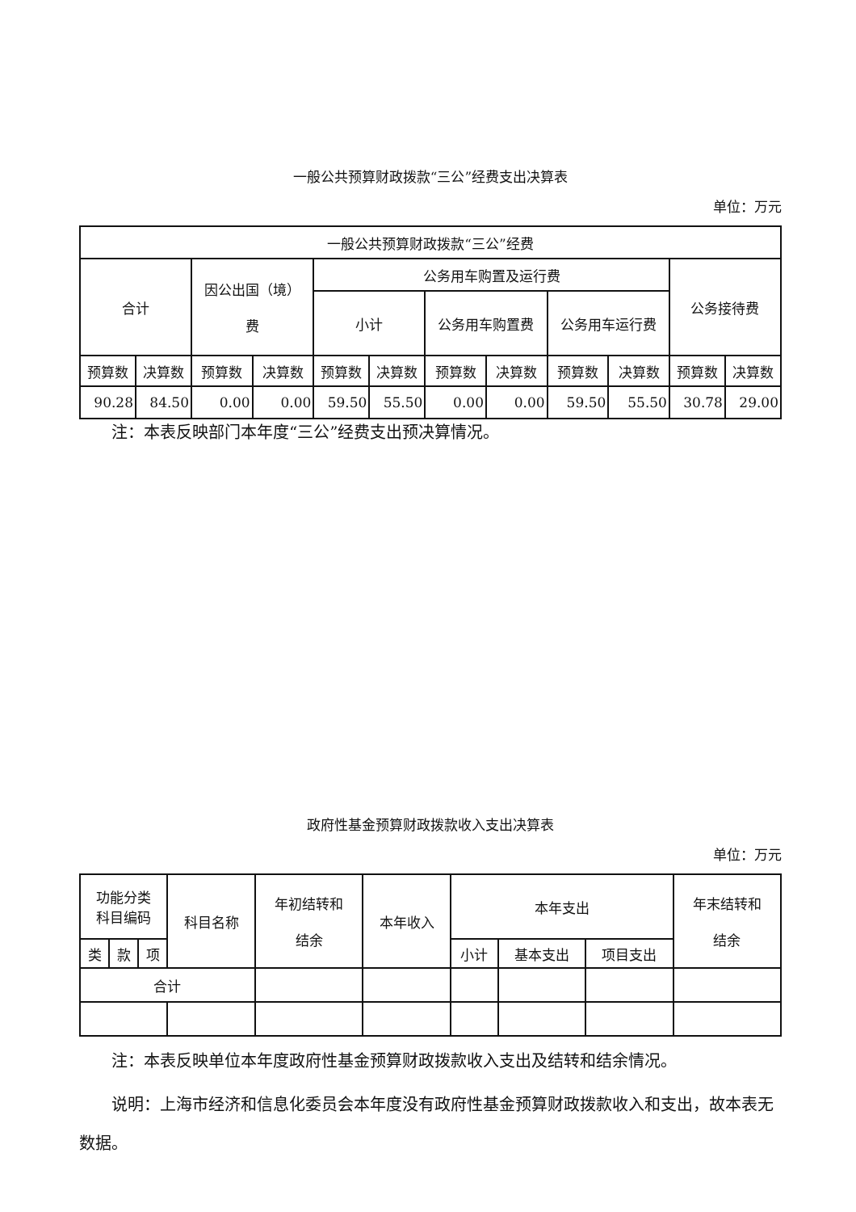一般公共预算财政拨款“三公”经费支出决算表
单位：万元
| 一般公共预算财政拨款“三公”经费 | | | | | | | | | | | |
| --- | --- | --- | --- | --- | --- | --- | --- | --- | --- | --- | --- |
| 合计 | | 因公出国（境） 费 | | 公务用车购置及运行费 | | | | | | 公务接待费 | |
| | | | | 小计 | | 公务用车购置费 | | 公务用车运行费 | | | |
| 预算数 | 决算数 | 预算数 | 决算数 | 预算数 | 决算数 | 预算数 | 决算数 | 预算数 | 决算数 | 预算数 | 决算数 |
| 90.28 | 84.50 | 0.00 | 0.00 | 59.50 | 55.50 | 0.00 | 0.00 | 59.50 | 55.50 | 30.78 | 29.00 |
注：本表反映部门本年度“三公”经费支出预决算情况。
政府性基金预算财政拨款收入支出决算表
单位：万元
| 功能分类 科目编码 | | | 科目名称 | 年初结转和 结余 | 本年收入 | 本年支出 | | | 年末结转和 结余 |
| --- | --- | --- | --- | --- | --- | --- | --- | --- | --- |
| 类 | 款 | 项 | | | | 小计 | 基本支出 | 项目支出 | |
| 合计 | | | | | | | | | |
注：本表反映单位本年度政府性基金预算财政拨款收入支出及结转和结余情况。
说明：上海市经济和信息化委员会本年度没有政府性基金预算财政拨款收入和支出，故本表无数据。